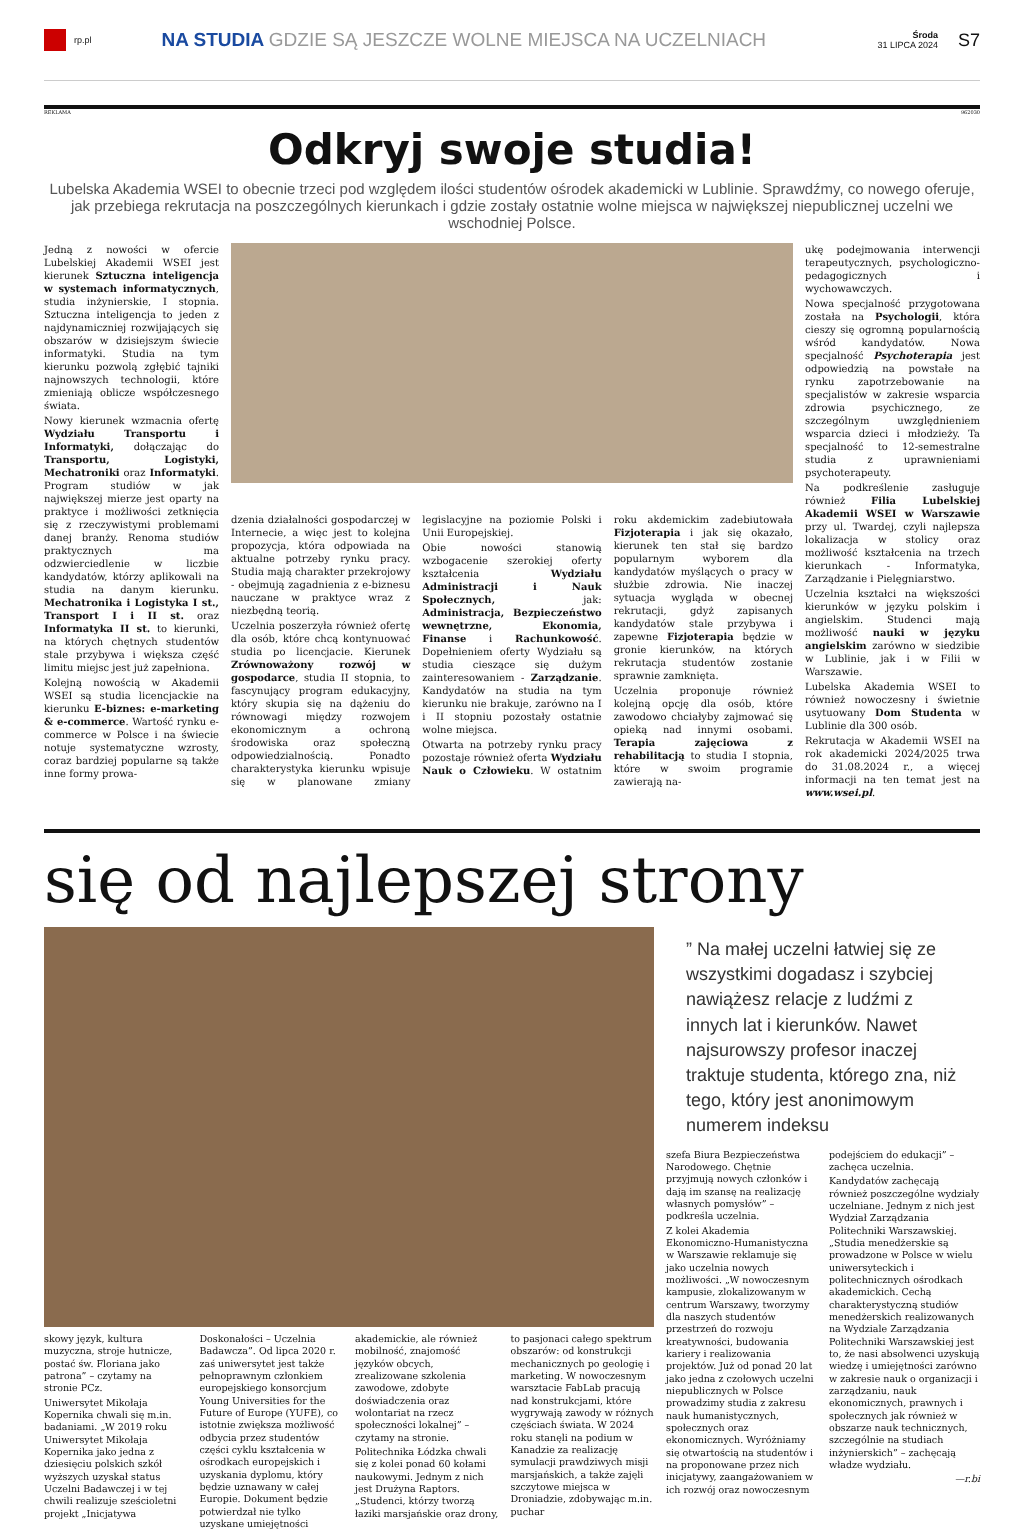rp.pl
NA STUDIA GDZIE SĄ JESZCZE WOLNE MIEJSCA NA UCZELNIACH
Środa
31 LIPCA 2024
S7
REKLAMA 962030
Odkryj swoje studia!
Lubelska Akademia WSEI to obecnie trzeci pod względem ilości studentów ośrodek akademicki w Lublinie. Sprawdźmy, co nowego oferuje, jak przebiega rekrutacja na poszczególnych kierunkach i gdzie zostały ostatnie wolne miejsca w największej niepublicznej uczelni we wschodniej Polsce.
Jedną z nowości w ofercie Lubelskiej Akademii WSEI jest kierunek Sztuczna inteligencja w systemach informatycznych, studia inżynierskie, I stopnia. Sztuczna inteligencja to jeden z najdynamiczniej rozwijających się obszarów w dzisiejszym świecie informatyki. Studia na tym kierunku pozwolą zgłębić tajniki najnowszych technologii, które zmieniają oblicze współczesnego świata.
Nowy kierunek wzmacnia ofertę Wydziału Transportu i Informatyki, dołączając do Transportu, Logistyki, Mechatroniki oraz Informatyki. Program studiów w jak największej mierze jest oparty na praktyce i możliwości zetknięcia się z rzeczywistymi problemami danej branży. Renoma studiów praktycznych ma odzwierciedlenie w liczbie kandydatów, którzy aplikowali na studia na danym kierunku. Mechatronika i Logistyka I st., Transport I i II st. oraz Informatyka II st. to kierunki, na których chętnych studentów stale przybywa i większa część limitu miejsc jest już zapełniona.
Kolejną nowością w Akademii WSEI są studia licencjackie na kierunku E-biznes: e-marketing & e-commerce. Wartość rynku e-commerce w Polsce i na świecie notuje systematyczne wzrosty, coraz bardziej popularne są także inne formy prowa-
dzenia działalności gospodarczej w Internecie, a więc jest to kolejna propozycja, która odpowiada na aktualne potrzeby rynku pracy. Studia mają charakter przekrojowy - obejmują zagadnienia z e-biznesu nauczane w praktyce wraz z niezbędną teorią.
Uczelnia poszerzyła również ofertę dla osób, które chcą kontynuować studia po licencjacie. Kierunek Zrównoważony rozwój w gospodarce, studia II stopnia, to fascynujący program edukacyjny, który skupia się na dążeniu do równowagi między rozwojem ekonomicznym a ochroną środowiska oraz społeczną odpowiedzialnością. Ponadto charakterystyka kierunku wpisuje się w planowane zmiany legislacyjne na poziomie Polski i Unii Europejskiej.
Obie nowości stanowią wzbogacenie szerokiej oferty kształcenia Wydziału Administracji i Nauk Społecznych, jak: Administracja, Bezpieczeństwo wewnętrzne, Ekonomia, Finanse i Rachunkowość. Dopełnieniem oferty Wydziału są studia cieszące się dużym zainteresowaniem - Zarządzanie. Kandydatów na studia na tym kierunku nie brakuje, zarówno na I i II stopniu pozostały ostatnie wolne miejsca.
Otwarta na potrzeby rynku pracy pozostaje również oferta Wydziału Nauk o Człowieku. W ostatnim roku akdemickim zadebiutowała Fizjoterapia i jak się okazało, kierunek ten stał się bardzo popularnym wyborem dla kandydatów myślących o pracy w służbie zdrowia. Nie inaczej sytuacja wygląda w obecnej rekrutacji, gdyż zapisanych kandydatów stale przybywa i zapewne Fizjoterapia będzie w gronie kierunków, na których rekrutacja studentów zostanie sprawnie zamknięta.
Uczelnia proponuje również kolejną opcję dla osób, które zawodowo chciałyby zajmować się opieką nad innymi osobami. Terapia zajęciowa z rehabilitacją to studia I stopnia, które w swoim programie zawierają na-
ukę podejmowania interwencji terapeutycznych, psychologiczno-pedagogicznych i wychowawczych.
Nowa specjalność przygotowana została na Psychologii, która cieszy się ogromną popularnością wśród kandydatów. Nowa specjalność Psychoterapia jest odpowiedzią na powstałe na rynku zapotrzebowanie na specjalistów w zakresie wsparcia zdrowia psychicznego, ze szczególnym uwzględnieniem wsparcia dzieci i młodzieży. Ta specjalność to 12-semestralne studia z uprawnieniami psychoterapeuty.
Na podkreślenie zasługuje również Filia Lubelskiej Akademii WSEI w Warszawie przy ul. Twardej, czyli najlepsza lokalizacja w stolicy oraz możliwość kształcenia na trzech kierunkach - Informatyka, Zarządzanie i Pielęgniarstwo.
Uczelnia kształci na większości kierunków w języku polskim i angielskim. Studenci mają możliwość nauki w języku angielskim zarówno w siedzibie w Lublinie, jak i w Filii w Warszawie.
Lubelska Akademia WSEI to również nowoczesny i świetnie usytuowany Dom Studenta w Lublinie dla 300 osób.
Rekrutacja w Akademii WSEI na rok akademicki 2024/2025 trwa do 31.08.2024 r., a więcej informacji na ten temat jest na www.wsei.pl.
się od najlepszej strony
skowy język, kultura muzyczna, stroje hutnicze, postać św. Floriana jako patrona” – czytamy na stronie PCz.
Uniwersytet Mikołaja Kopernika chwali się m.in. badaniami. „W 2019 roku Uniwersytet Mikołaja Kopernika jako jedna z dziesięciu polskich szkół wyższych uzyskał status Uczelni Badawczej i w tej chwili realizuje sześcioletni projekt „Inicjatywa Doskonałości – Uczelnia Badawcza”. Od lipca 2020 r. zaś uniwersytet jest także pełnoprawnym członkiem europejskiego konsorcjum Young Universities for the Future of Europe (YUFE), co istotnie zwiększa możliwość odbycia przez studentów części cyklu kształcenia w ośrodkach europejskich i uzyskania dyplomu, który będzie uznawany w całej Europie. Dokument będzie potwierdzał nie tylko uzyskane umiejętności akademickie, ale również mobilność, znajomość języków obcych, zrealizowane szkolenia zawodowe, zdobyte doświadczenia oraz wolontariat na rzecz społeczności lokalnej” – czytamy na stronie.
Politechnika Łódzka chwali się z kolei ponad 60 kołami naukowymi. Jednym z nich jest Drużyna Raptors. „Studenci, którzy tworzą łaziki marsjańskie oraz drony, to pasjonaci całego spektrum obszarów: od konstrukcji mechanicznych po geologię i marketing. W nowoczesnym warsztacie FabLab pracują nad konstrukcjami, które wygrywają zawody w różnych częściach świata. W 2024 roku stanęli na podium w Kanadzie za realizację symulacji prawdziwych misji marsjańskich, a także zajęli szczytowe miejsca w Droniadzie, zdobywając m.in. puchar
” Na małej uczelni łatwiej się ze wszystkimi dogadasz i szybciej nawiążesz relacje z ludźmi z innych lat i kierunków. Nawet najsurowszy profesor inaczej traktuje studenta, którego zna, niż tego, który jest anonimowym numerem indeksu
szefa Biura Bezpieczeństwa Narodowego. Chętnie przyjmują nowych członków i dają im szansę na realizację własnych pomysłów” – podkreśla uczelnia.
Z kolei Akademia Ekonomiczno-Humanistyczna w Warszawie reklamuje się jako uczelnia nowych możliwości. „W nowoczesnym kampusie, zlokalizowanym w centrum Warszawy, tworzymy dla naszych studentów przestrzeń do rozwoju kreatywności, budowania kariery i realizowania projektów. Już od ponad 20 lat jako jedna z czołowych uczelni niepublicznych w Polsce prowadzimy studia z zakresu nauk humanistycznych, społecznych oraz ekonomicznych. Wyróżniamy się otwartością na studentów i na proponowane przez nich inicjatywy, zaangażowaniem w ich rozwój oraz nowoczesnym podejściem do edukacji” – zachęca uczelnia.
Kandydatów zachęcają również poszczególne wydziały uczelniane. Jednym z nich jest Wydział Zarządzania Politechniki Warszawskiej. „Studia menedżerskie są prowadzone w Polsce w wielu uniwersyteckich i politechnicznych ośrodkach akademickich. Cechą charakterystyczną studiów menedżerskich realizowanych na Wydziale Zarządzania Politechniki Warszawskiej jest to, że nasi absolwenci uzyskują wiedzę i umiejętności zarówno w zakresie nauk o organizacji i zarządzaniu, nauk ekonomicznych, prawnych i społecznych jak również w obszarze nauk technicznych, szczególnie na studiach inżynierskich” – zachęcają władze wydziału.
—r.bi